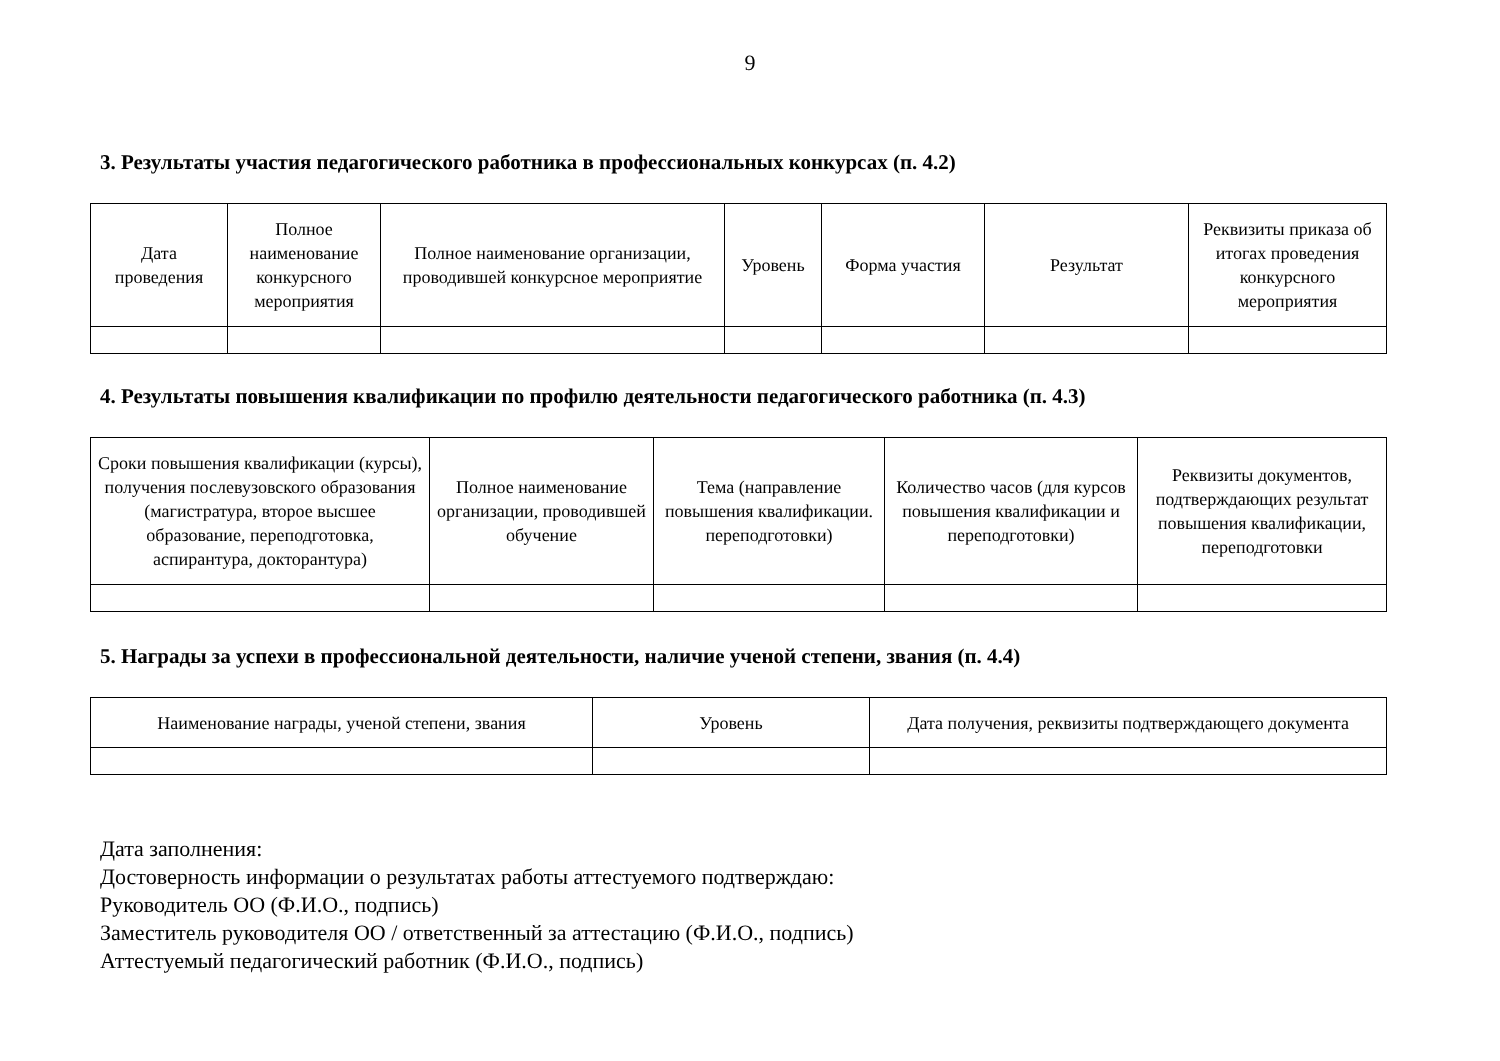9
3. Результаты участия педагогического работника в профессиональных конкурсах (п. 4.2)
| Дата проведения | Полное наименование конкурсного мероприятия | Полное наименование организации, проводившей конкурсное мероприятие | Уровень | Форма участия | Результат | Реквизиты приказа об итогах проведения конкурсного мероприятия |
| --- | --- | --- | --- | --- | --- | --- |
4. Результаты повышения квалификации по профилю деятельности педагогического работника (п. 4.3)
| Сроки повышения квалификации (курсы), получения послевузовского образования (магистратура, второе высшее образование, переподготовка, аспирантура, докторантура) | Полное наименование организации, проводившей обучение | Тема (направление повышения квалификации. переподготовки) | Количество часов (для курсов повышения квалификации и переподготовки) | Реквизиты документов, подтверждающих результат повышения квалификации, переподготовки |
| --- | --- | --- | --- | --- |
5. Награды за успехи в профессиональной деятельности, наличие ученой степени, звания (п. 4.4)
| Наименование награды, ученой степени, звания | Уровень | Дата получения, реквизиты подтверждающего документа |
| --- | --- | --- |
Дата заполнения:
Достоверность информации о результатах работы аттестуемого подтверждаю:
Руководитель ОО (Ф.И.О., подпись)
Заместитель руководителя ОО / ответственный за аттестацию (Ф.И.О., подпись)
Аттестуемый педагогический работник (Ф.И.О., подпись)